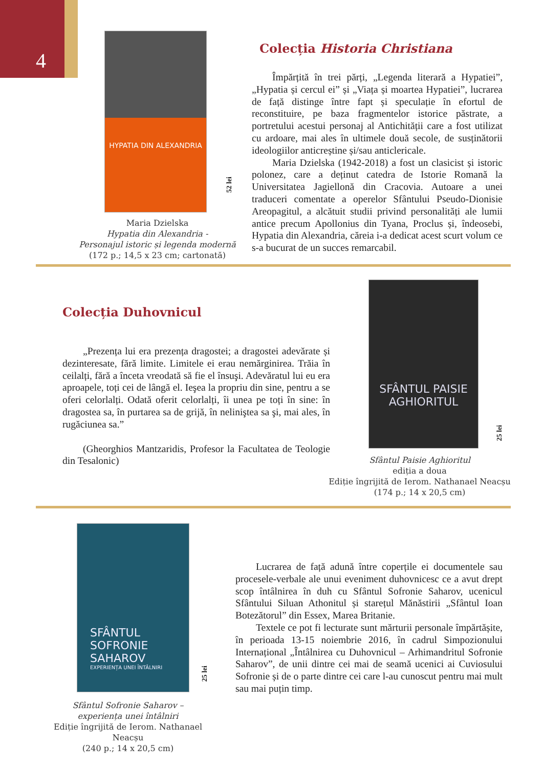4
HYPATIA DIN ALEXANDRIA
52 lei
Maria Dzielska
Hypatia din Alexandria -
Personajul istoric și legenda modernă
(172 p.; 14,5 x 23 cm; cartonată)
Colecția Historia Christiana
Împărțită în trei părți, „Legenda literară a Hypatiei”, „Hypatia și cercul ei” și „Viața și moartea Hypatiei”, lucrarea de față distinge între fapt și speculație în efortul de reconstituire, pe baza fragmentelor istorice păstrate, a portretului acestui personaj al Antichității care a fost utilizat cu ardoare, mai ales în ultimele două secole, de susținătorii ideologiilor anticreștine și/sau anticlericale.
Maria Dzielska (1942-2018) a fost un clasicist și istoric polonez, care a deținut catedra de Istorie Romană la Universitatea Jagiellonă din Cracovia. Autoare a unei traduceri comentate a operelor Sfântului Pseudo-Dionisie Areopagitul, a alcătuit studii privind personalități ale lumii antice precum Apollonius din Tyana, Proclus și, îndeosebi, Hypatia din Alexandria, căreia i-a dedicat acest scurt volum ce s-a bucurat de un succes remarcabil.
Colecția Duhovnicul
„Prezența lui era prezența dragostei; a dragostei adevărate și dezinteresate, fără limite. Limitele ei erau nemărginirea. Trăia în ceilalți, fără a înceta vreodată să fie el însuşi. Adevăratul lui eu era aproapele, toți cei de lângă el. Ieşea la propriu din sine, pentru a se oferi celorlalți. Odată oferit celorlalți, îi unea pe toți în sine: în dragostea sa, în purtarea sa de grijă, în neliniştea sa şi, mai ales, în rugăciunea sa.”
(Gheorghios Mantzaridis, Profesor la Facultatea de Teologie din Tesalonic)
SFÂNTUL PAISIE AGHIORITUL
25 lei
Sfântul Paisie Aghioritul
ediția a doua
Ediție îngrijită de Ierom. Nathanael Neacșu
(174 p.; 14 x 20,5 cm)
SFÂNTUL SOFRONIE SAHAROV
EXPERIENȚA UNEI ÎNTÂLNIRI
25 lei
Sfântul Sofronie Saharov –
experiența unei întâlniri
Ediție îngrijită de Ierom. Nathanael Neacșu
(240 p.; 14 x 20,5 cm)
Lucrarea de față adună între coperțile ei documentele sau procesele-verbale ale unui eveniment duhovnicesc ce a avut drept scop întâlnirea în duh cu Sfântul Sofronie Saharov, ucenicul Sfântului Siluan Athonitul și starețul Mănăstirii „Sfântul Ioan Botezătorul” din Essex, Marea Britanie.
Textele ce pot fi lecturate sunt mărturii personale împărtășite, în perioada 13-15 noiembrie 2016, în cadrul Simpozionului Internațional „Întâlnirea cu Duhovnicul – Arhimandritul Sofronie Saharov”, de unii dintre cei mai de seamă ucenici ai Cuviosului Sofronie și de o parte dintre cei care l-au cunoscut pentru mai mult sau mai puțin timp.